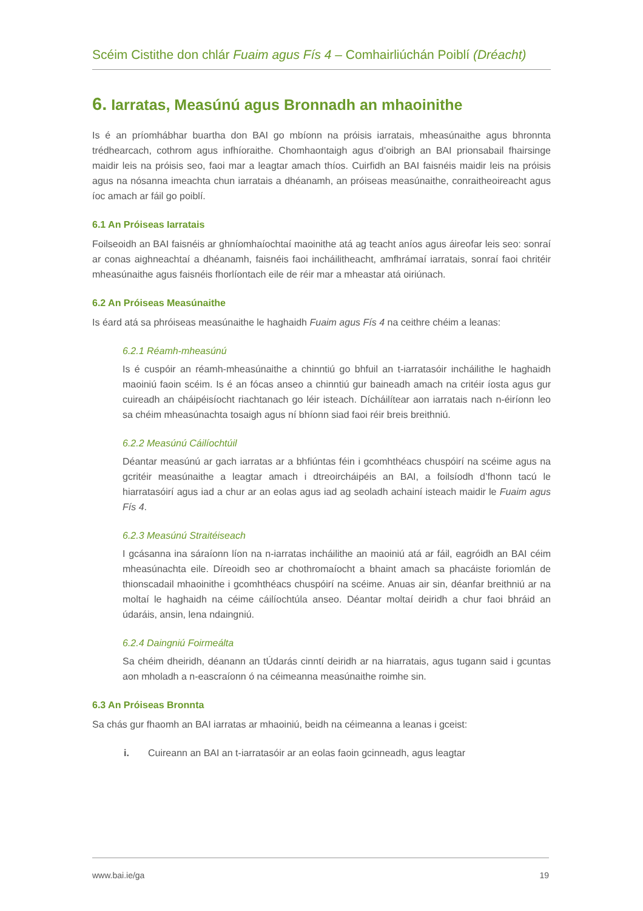Scéim Cistithe don chlár Fuaim agus Fís 4 – Comhairliúchán Poiblí (Dréacht)
6. Iarratas, Measúnú agus Bronnadh an mhaoinithe
Is é an príomhábhar buartha don BAI go mbíonn na próisis iarratais, mheasúnaithe agus bhronnta trédhearcach, cothrom agus infhíoraithe. Chomhaontaigh agus d’oibrigh an BAI prionsabail fhairsinge maidir leis na próisis seo, faoi mar a leagtar amach thíos. Cuirfidh an BAI faisnéis maidir leis na próisis agus na nósanna imeachta chun iarratais a dhéanamh, an próiseas measúnaithe, conraitheoireacht agus íoc amach ar fáil go poiblí.
6.1 An Próiseas Iarratais
Foilseoidh an BAI faisnéis ar ghníomhaíochtaí maoinithe atá ag teacht aníos agus áireofar leis seo: sonraí ar conas aighneachtaí a dhéanamh, faisnéis faoi incháilitheacht, amfhrámaí iarratais, sonraí faoi chritéir mheasúnaithe agus faisnéis fhorlíontach eile de réir mar a mheastar atá oiriúnach.
6.2 An Próiseas Measúnaithe
Is éard atá sa phróiseas measúnaithe le haghaidh Fuaim agus Fís 4 na ceithre chéim a leanas:
6.2.1 Réamh-mheasúnú
Is é cuspóir an réamh-mheasúnaithe a chinntiú go bhfuil an t-iarratasóir incháilithe le haghaidh maoiniú faoin scéim. Is é an fócas anseo a chinntiú gur baineadh amach na critéir íosta agus gur cuireadh an cháipéisíocht riachtanach go léir isteach. Dícháilítear aon iarratais nach n-éiríonn leo sa chéim mheasúnachta tosaigh agus ní bhíonn siad faoi réir breis breithniú.
6.2.2 Measúnú Cáilíochtúil
Déantar measúnú ar gach iarratas ar a bhfiúntas féin i gcomhthéacs chuspóirí na scéime agus na gcritéir measúnaithe a leagtar amach i dtreoircháipéis an BAI, a foilsíodh d’fhonn tacú le hiarratasóirí agus iad a chur ar an eolas agus iad ag seoladh achainí isteach maidir le Fuaim agus Fís 4.
6.2.3 Measúnú Straitéiseach
I gcásanna ina sáraíonn líon na n-iarratas incháilithe an maoiniú atá ar fáil, eagróidh an BAI céim mheasúnachta eile. Díreoidh seo ar chothromaíocht a bhaint amach sa phacáiste foriomlán de thionscadail mhaoinithe i gcomhthéacs chuspóirí na scéime. Anuas air sin, déanfar breithniú ar na moltaí le haghaidh na céime cáilíochtúla anseo. Déantar moltaí deiridh a chur faoi bhráid an údaráis, ansin, lena ndaingniú.
6.2.4 Daingniú Foirmeálta
Sa chéim dheiridh, déanann an tÚdarás cinntí deiridh ar na hiarratais, agus tugann said i gcuntas aon mholadh a n-eascraíonn ó na céimeanna measúnaithe roimhe sin.
6.3 An Próiseas Bronnta
Sa chás gur fhaomh an BAI iarratas ar mhaoiniú, beidh na céimeanna a leanas i gceist:
i. Cuireann an BAI an t-iarratasóir ar an eolas faoin gcinneadh, agus leagtar
www.bai.ie/ga 19